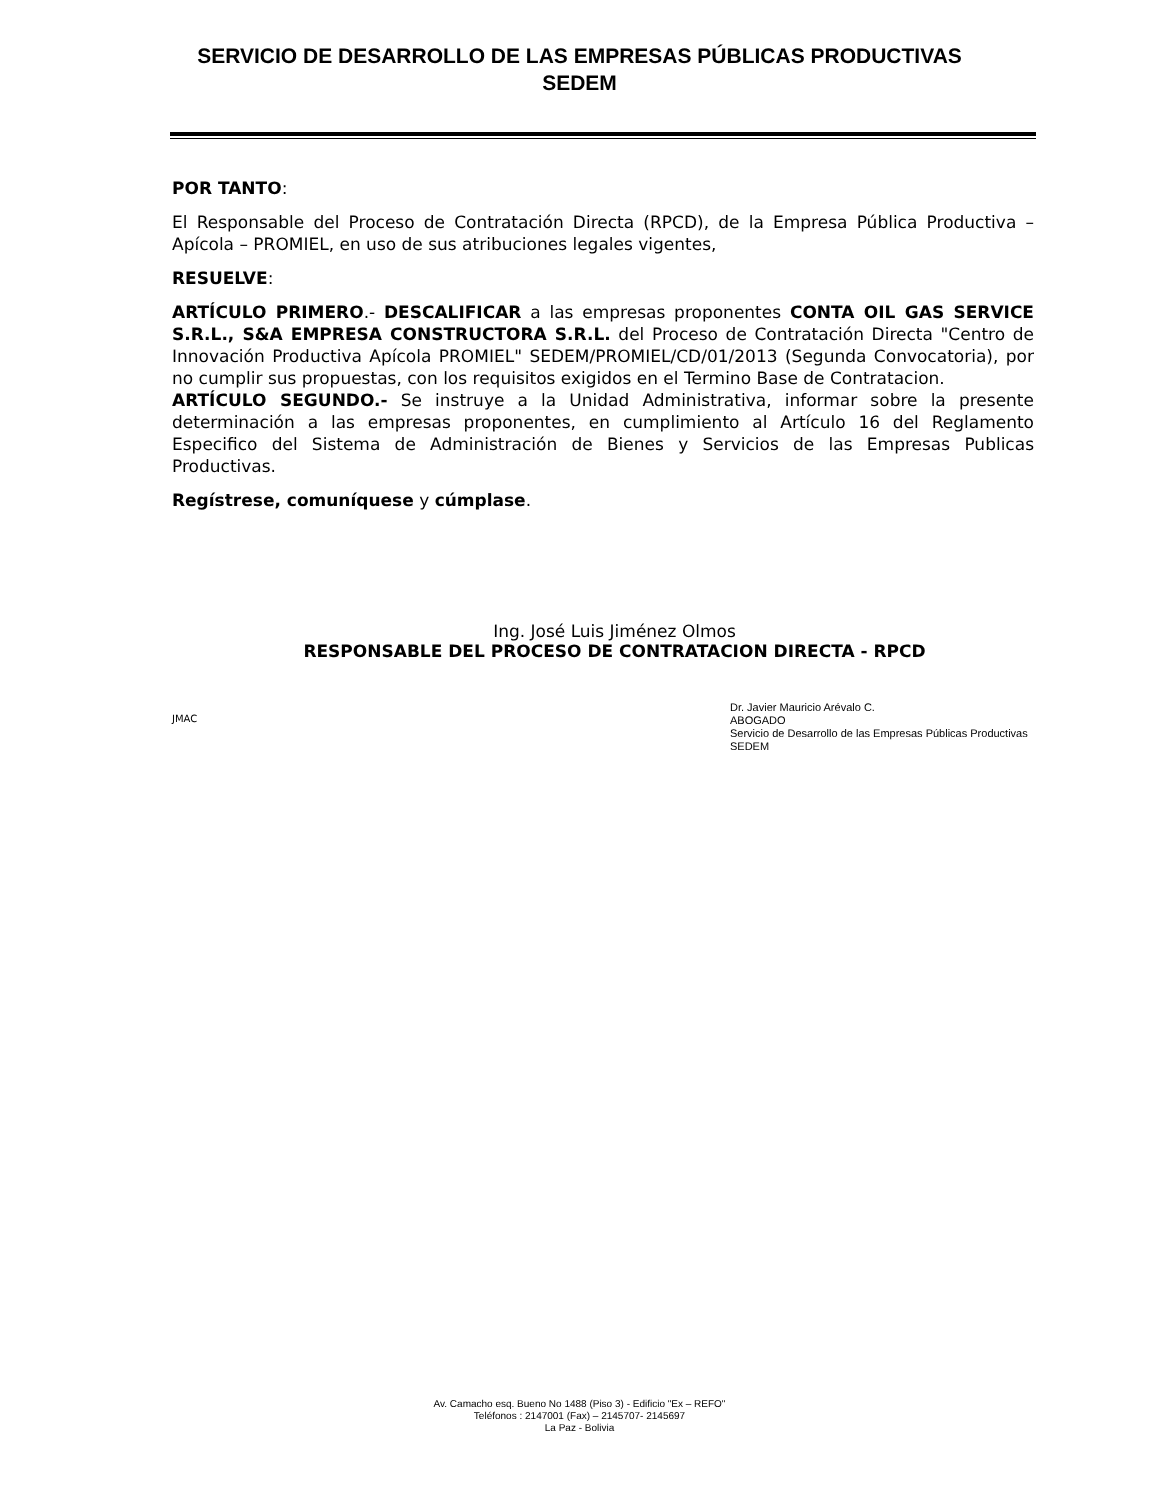SERVICIO DE DESARROLLO DE LAS EMPRESAS PÚBLICAS PRODUCTIVAS
SEDEM
POR TANTO:
El Responsable del Proceso de Contratación Directa (RPCD), de la Empresa Pública Productiva –Apícola – PROMIEL, en uso de sus atribuciones legales vigentes,
RESUELVE:
ARTÍCULO PRIMERO.- DESCALIFICAR a las empresas proponentes CONTA OIL GAS SERVICE S.R.L., S&A EMPRESA CONSTRUCTORA S.R.L. del Proceso de Contratación Directa "Centro de Innovación Productiva Apícola PROMIEL" SEDEM/PROMIEL/CD/01/2013 (Segunda Convocatoria), por no cumplir sus propuestas, con los requisitos exigidos en el Termino Base de Contratacion.
ARTÍCULO SEGUNDO.- Se instruye a la Unidad Administrativa, informar sobre la presente determinación a las empresas proponentes, en cumplimiento al Artículo 16 del Reglamento Especifico del Sistema de Administración de Bienes y Servicios de las Empresas Publicas Productivas.
Regístrese, comuníquese y cúmplase.
Ing. José Luis Jiménez Olmos
RESPONSABLE DEL PROCESO DE CONTRATACION DIRECTA - RPCD
Dr. Javier Mauricio Arévalo C.
ABOGADO
Servicio de Desarrollo de las Empresas Públicas Productivas
SEDEM
JMAC
Av. Camacho esq. Bueno No 1488 (Piso 3) - Edificio "Ex – REFO"
Teléfonos : 2147001 (Fax) – 2145707- 2145697
La Paz - Bolivia